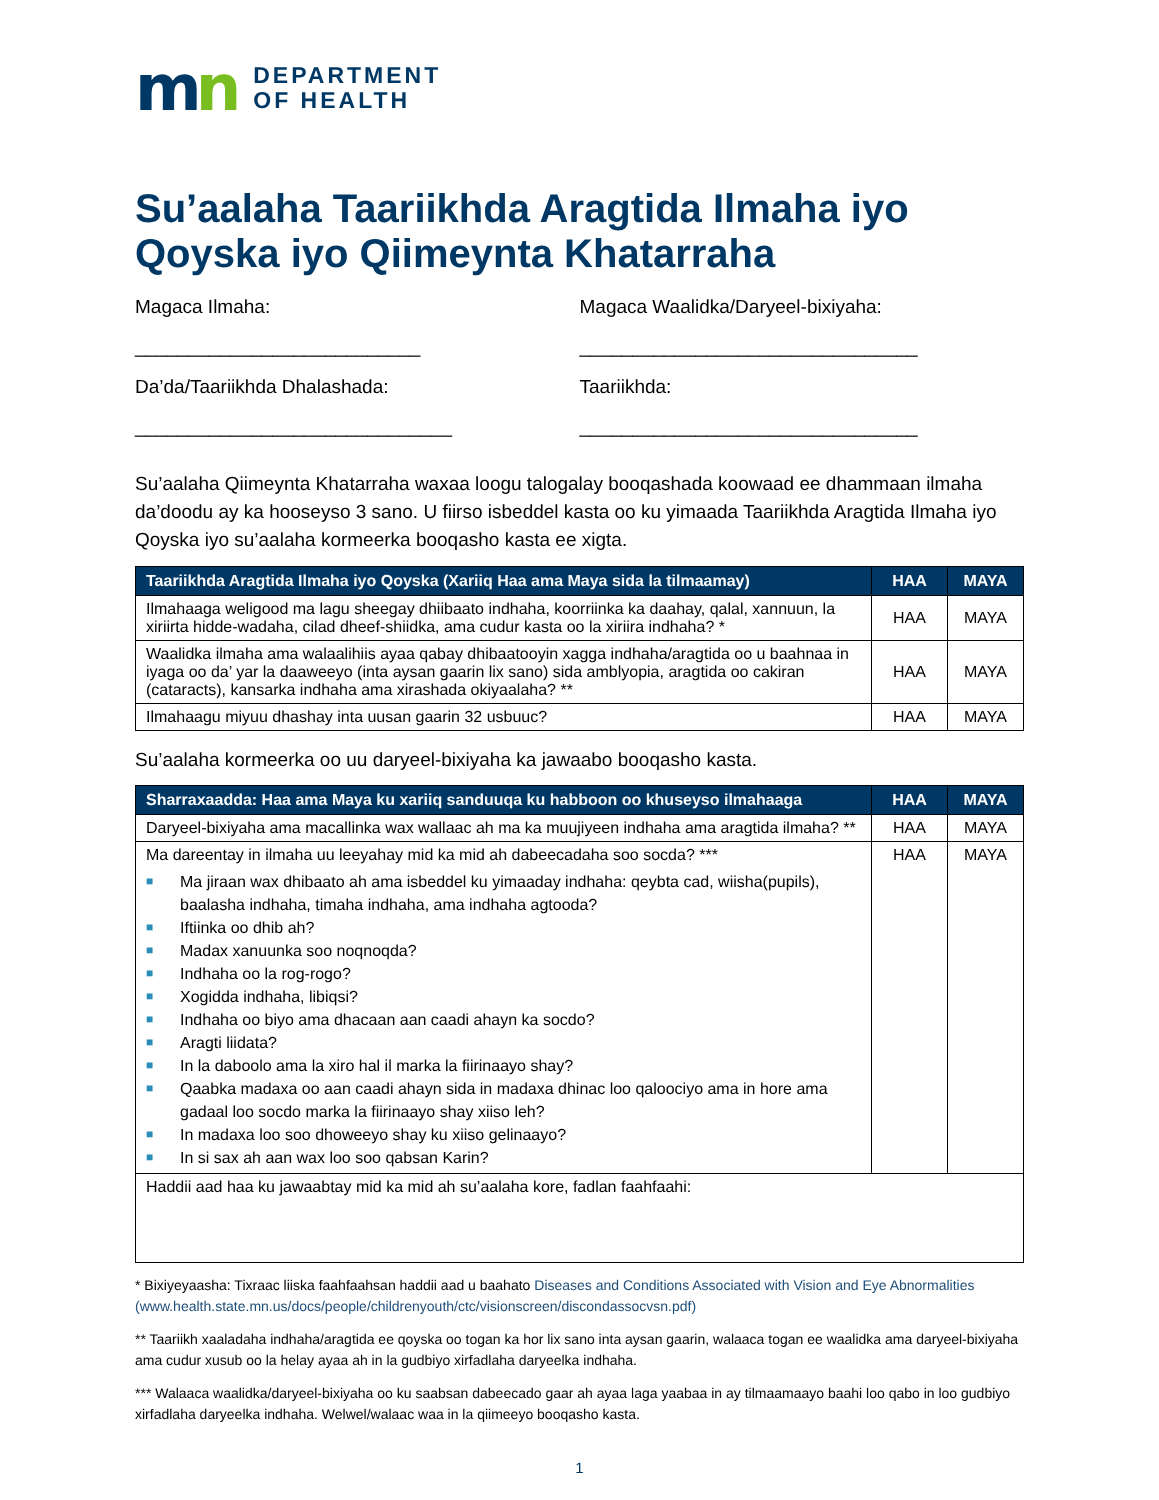mn
DEPARTMENT
OF HEALTH
Su’aalaha Taariikhda Aragtida Ilmaha iyo Qoyska iyo Qiimeynta Khatarraha
Magaca Ilmaha:
___________________________
Da’da/Taariikhda Dhalashada:
______________________________
Magaca Waalidka/Daryeel-bixiyaha:
________________________________
Taariikhda:
________________________________
Su’aalaha Qiimeynta Khatarraha waxaa loogu talogalay booqashada koowaad ee dhammaan ilmaha da’doodu ay ka hooseyso 3 sano. U fiirso isbeddel kasta oo ku yimaada Taariikhda Aragtida Ilmaha iyo Qoyska iyo su’aalaha kormeerka booqasho kasta ee xigta.
| Taariikhda Aragtida Ilmaha iyo Qoyska (Xariiq Haa ama Maya sida la tilmaamay) | HAA | MAYA |
| --- | --- | --- |
| Ilmahaaga weligood ma lagu sheegay dhiibaato indhaha, koorriinka ka daahay, qalal, xannuun, la xiriirta hidde-wadaha, cilad dheef-shiidka, ama cudur kasta oo la xiriira indhaha? * | HAA | MAYA |
| Waalidka ilmaha ama walaalihiis ayaa qabay dhibaatooyin xagga indhaha/aragtida oo u baahnaa in iyaga oo da’ yar la daaweeyo (inta aysan gaarin lix sano) sida amblyopia, aragtida oo cakiran (cataracts), kansarka indhaha ama xirashada okiyaalaha? ** | HAA | MAYA |
| Ilmahaagu miyuu dhashay inta uusan gaarin 32 usbuuc? | HAA | MAYA |
Su’aalaha kormeerka oo uu daryeel-bixiyaha ka jawaabo booqasho kasta.
| Sharraxaadda: Haa ama Maya ku xariiq sanduuqa ku habboon oo khuseyso ilmahaaga | HAA | MAYA |
| --- | --- | --- |
| Daryeel-bixiyaha ama macallinka wax wallaac ah ma ka muujiyeen indhaha ama aragtida ilmaha? ** | HAA | MAYA |
| Ma dareentay in ilmaha uu leeyahay mid ka mid ah dabeecadaha soo socda? *** ■ Ma jiraan wax dhibaato ah ama isbeddel ku yimaaday indhaha: qeybta cad, wiisha(pupils), baalasha indhaha, timaha indhaha, ama indhaha agtooda? ■ Iftiinka oo dhib ah? ■ Madax xanuunka soo noqnoqda? ■ Indhaha oo la rog-rogo? ■ Xogidda indhaha, libiqsi? ■ Indhaha oo biyo ama dhacaan aan caadi ahayn ka socdo? ■ Aragti liidata? ■ In la daboolo ama la xiro hal il marka la fiirinaayo shay? ■ Qaabka madaxa oo aan caadi ahayn sida in madaxa dhinac loo qaloociyo ama in hore ama gadaal loo socdo marka la fiirinaayo shay xiiso leh? ■ In madaxa loo soo dhoweeyo shay ku xiiso gelinaayo? ■ In si sax ah aan wax loo soo qabsan Karin? | HAA | MAYA |
| Haddii aad haa ku jawaabtay mid ka mid ah su’aalaha kore, fadlan faahfaahi: | | |
* Bixiyeyaasha: Tixraac liiska faahfaahsan haddii aad u baahato Diseases and Conditions Associated with Vision and Eye Abnormalities (www.health.state.mn.us/docs/people/childrenyouth/ctc/visionscreen/discondassocvsn.pdf)
** Taariikh xaaladaha indhaha/aragtida ee qoyska oo togan ka hor lix sano inta aysan gaarin, walaaca togan ee waalidka ama daryeel-bixiyaha ama cudur xusub oo la helay ayaa ah in la gudbiyo xirfadlaha daryeelka indhaha.
*** Walaaca waalidka/daryeel-bixiyaha oo ku saabsan dabeecado gaar ah ayaa laga yaabaa in ay tilmaamaayo baahi loo qabo in loo gudbiyo xirfadlaha daryeelka indhaha. Welwel/walaac waa in la qiimeeyo booqasho kasta.
1